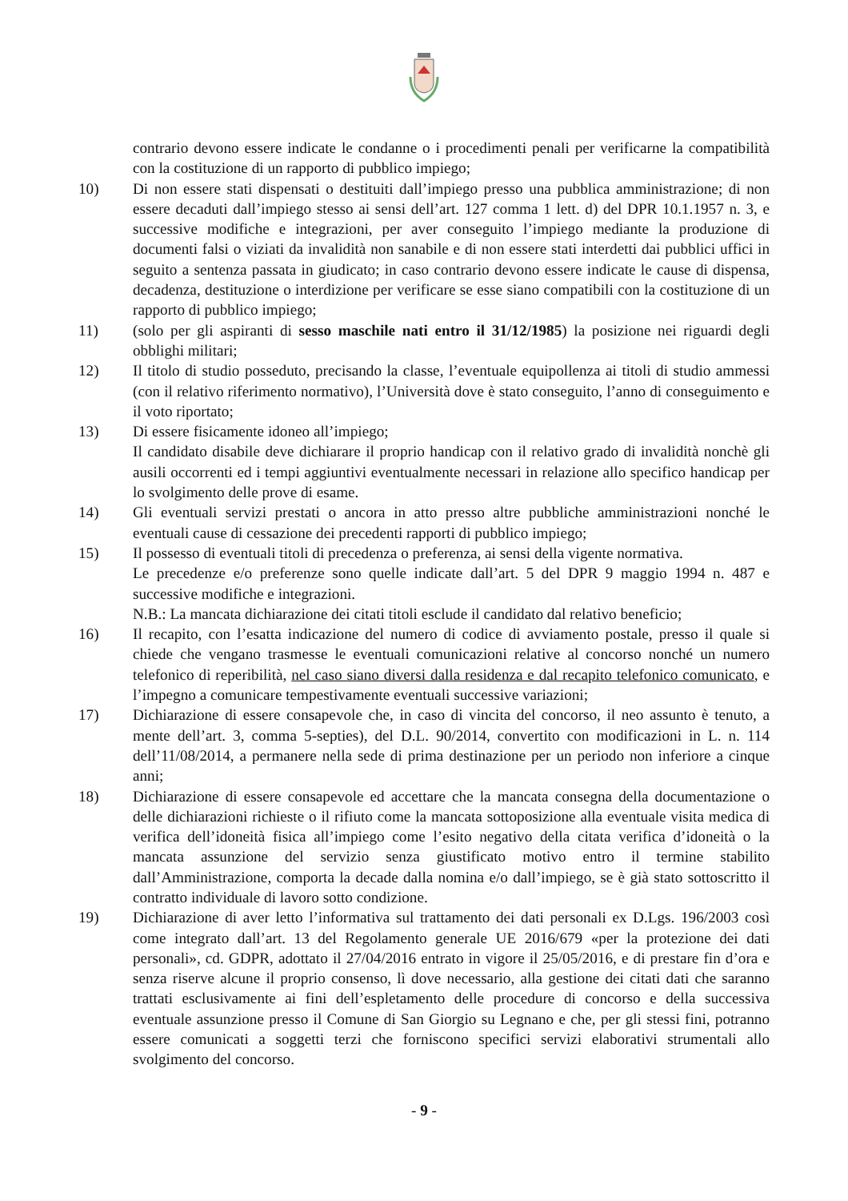contrario devono essere indicate le condanne o i procedimenti penali per verificarne la compatibilità con la costituzione di un rapporto di pubblico impiego;
10) Di non essere stati dispensati o destituiti dall’impiego presso una pubblica amministrazione; di non essere decaduti dall’impiego stesso ai sensi dell’art. 127 comma 1 lett. d) del DPR 10.1.1957 n. 3, e successive modifiche e integrazioni, per aver conseguito l’impiego mediante la produzione di documenti falsi o viziati da invalidità non sanabile e di non essere stati interdetti dai pubblici uffici in seguito a sentenza passata in giudicato; in caso contrario devono essere indicate le cause di dispensa, decadenza, destituzione o interdizione per verificare se esse siano compatibili con la costituzione di un rapporto di pubblico impiego;
11) (solo per gli aspiranti di sesso maschile nati entro il 31/12/1985) la posizione nei riguardi degli obblighi militari;
12) Il titolo di studio posseduto, precisando la classe, l’eventuale equipollenza ai titoli di studio ammessi (con il relativo riferimento normativo), l’Università dove è stato conseguito, l’anno di conseguimento e il voto riportato;
13) Di essere fisicamente idoneo all’impiego;
Il candidato disabile deve dichiarare il proprio handicap con il relativo grado di invalidità nonchè gli ausili occorrenti ed i tempi aggiuntivi eventualmente necessari in relazione allo specifico handicap per lo svolgimento delle prove di esame.
14) Gli eventuali servizi prestati o ancora in atto presso altre pubbliche amministrazioni nonché le eventuali cause di cessazione dei precedenti rapporti di pubblico impiego;
15) Il possesso di eventuali titoli di precedenza o preferenza, ai sensi della vigente normativa.
Le precedenze e/o preferenze sono quelle indicate dall’art. 5 del DPR 9 maggio 1994 n. 487 e successive modifiche e integrazioni.
N.B.: La mancata dichiarazione dei citati titoli esclude il candidato dal relativo beneficio;
16) Il recapito, con l’esatta indicazione del numero di codice di avviamento postale, presso il quale si chiede che vengano trasmesse le eventuali comunicazioni relative al concorso nonché un numero telefonico di reperibilità, nel caso siano diversi dalla residenza e dal recapito telefonico comunicato, e l’impegno a comunicare tempestivamente eventuali successive variazioni;
17) Dichiarazione di essere consapevole che, in caso di vincita del concorso, il neo assunto è tenuto, a mente dell’art. 3, comma 5-septies), del D.L. 90/2014, convertito con modificazioni in L. n. 114 dell’11/08/2014, a permanere nella sede di prima destinazione per un periodo non inferiore a cinque anni;
18) Dichiarazione di essere consapevole ed accettare che la mancata consegna della documentazione o delle dichiarazioni richieste o il rifiuto come la mancata sottoposizione alla eventuale visita medica di verifica dell’idoneità fisica all’impiego come l’esito negativo della citata verifica d’idoneità o la mancata assunzione del servizio senza giustificato motivo entro il termine stabilito dall’Amministrazione, comporta la decade dalla nomina e/o dall’impiego, se è già stato sottoscritto il contratto individuale di lavoro sotto condizione.
19) Dichiarazione di aver letto l’informativa sul trattamento dei dati personali ex D.Lgs. 196/2003 così come integrato dall’art. 13 del Regolamento generale UE 2016/679 «per la protezione dei dati personali», cd. GDPR, adottato il 27/04/2016 entrato in vigore il 25/05/2016, e di prestare fin d’ora e senza riserve alcune il proprio consenso, lì dove necessario, alla gestione dei citati dati che saranno trattati esclusivamente ai fini dell’espletamento delle procedure di concorso e della successiva eventuale assunzione presso il Comune di San Giorgio su Legnano e che, per gli stessi fini, potranno essere comunicati a soggetti terzi che forniscono specifici servizi elaborativi strumentali allo svolgimento del concorso.
- 9 -